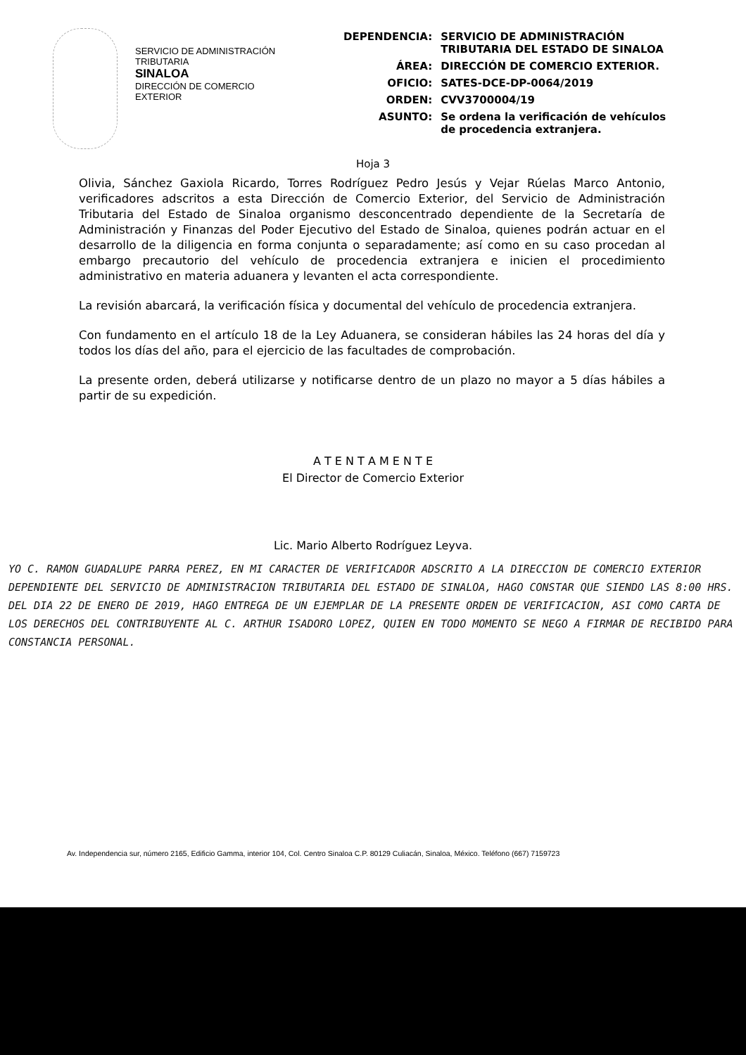SERVICIO DE ADMINISTRACIÓN
TRIBUTARIA
SINALOA
DIRECCIÓN DE COMERCIO
EXTERIOR
| DEPENDENCIA: | SERVICIO DE ADMINISTRACIÓN TRIBUTARIA DEL ESTADO DE SINALOA |
| ÁREA: | DIRECCIÓN DE COMERCIO EXTERIOR. |
| OFICIO: | SATES-DCE-DP-0064/2019 |
| ORDEN: | CVV3700004/19 |
| ASUNTO: | Se ordena la verificación de vehículos de procedencia extranjera. |
Hoja 3
Olivia, Sánchez Gaxiola Ricardo, Torres Rodríguez Pedro Jesús y Vejar Rúelas Marco Antonio, verificadores adscritos a esta Dirección de Comercio Exterior, del Servicio de Administración Tributaria del Estado de Sinaloa organismo desconcentrado dependiente de la Secretaría de Administración y Finanzas del Poder Ejecutivo del Estado de Sinaloa, quienes podrán actuar en el desarrollo de la diligencia en forma conjunta o separadamente; así como en su caso procedan al embargo precautorio del vehículo de procedencia extranjera e inicien el procedimiento administrativo en materia aduanera y levanten el acta correspondiente.
La revisión abarcará, la verificación física y documental del vehículo de procedencia extranjera.
Con fundamento en el artículo 18 de la Ley Aduanera, se consideran hábiles las 24 horas del día y todos los días del año, para el ejercicio de las facultades de comprobación.
La presente orden, deberá utilizarse y notificarse dentro de un plazo no mayor a 5 días hábiles a partir de su expedición.
A T E N T A M E N T E
El Director de Comercio Exterior
Lic. Mario Alberto Rodríguez Leyva.
YO C. RAMON GUADALUPE PARRA PEREZ, EN MI CARACTER DE VERIFICADOR ADSCRITO A LA DIRECCION DE COMERCIO EXTERIOR DEPENDIENTE DEL SERVICIO DE ADMINISTRACION TRIBUTARIA DEL ESTADO DE SINALOA, HAGO CONSTAR QUE SIENDO LAS 8:00 HRS. DEL DIA 22 DE ENERO DE 2019, HAGO ENTREGA DE UN EJEMPLAR DE LA PRESENTE ORDEN DE VERIFICACION, ASI COMO CARTA DE LOS DERECHOS DEL CONTRIBUYENTE AL C. ARTHUR ISADORO LOPEZ, QUIEN EN TODO MOMENTO SE NEGO A FIRMAR DE RECIBIDO PARA CONSTANCIA PERSONAL.
Av. Independencia sur, número 2165, Edificio Gamma, interior 104, Col. Centro Sinaloa C.P. 80129 Culiacán, Sinaloa, México. Teléfono (667) 7159723